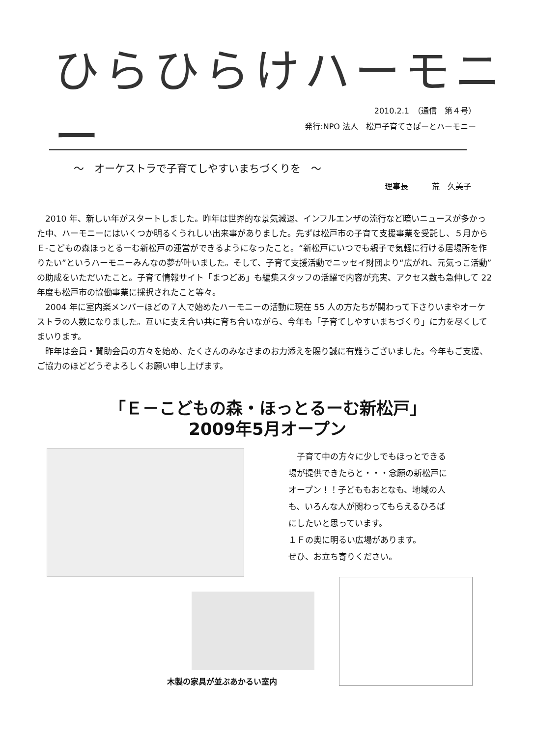ひらひらけハーモニー
2010.2.1　（通信　第４号）
発行:NPO 法人　松戸子育てさぽーとハーモニー
～　オーケストラで子育てしやすいまちづくりを　～
理事長　　　荒　久美子
　2010 年、新しい年がスタートしました。昨年は世界的な景気減退、インフルエンザの流行など暗いニュースが多かった中、ハーモニーにはいくつか明るくうれしい出来事がありました。先ずは松戸市の子育て支援事業を受託し、５月からＥ-こどもの森ほっとるーむ新松戸の運営ができるようになったこと。“新松戸にいつでも親子で気軽に行ける居場所を作りたい”というハーモニーみんなの夢が叶いました。そして、子育て支援活動でニッセイ財団より“広がれ、元気っこ活動”の助成をいただいたこと。子育て情報サイト「まつどあ」も編集スタッフの活躍で内容が充実、アクセス数も急伸して 22 年度も松戸市の協働事業に採択されたこと等々。
　2004 年に室内楽メンバーほどの７人で始めたハーモニーの活動に現在 55 人の方たちが関わって下さりいまやオーケストラの人数になりました。互いに支え合い共に育ち合いながら、今年も「子育てしやすいまちづくり」に力を尽くしてまいります。
　昨年は会員・賛助会員の方々を始め、たくさんのみなさまのお力添えを賜り誠に有難うございました。今年もご支援、ご協力のほどどうぞよろしくお願い申し上げます。
「Ｅ－こどもの森・ほっとるーむ新松戸」
2009年5月オープン
　子育て中の方々に少しでもほっとできる
場が提供できたらと・・・念願の新松戸に
オープン！！子どももおとなも、地域の人
も、いろんな人が関わってもらえるひろば
にしたいと思っています。
１Ｆの奥に明るい広場があります。
ぜひ、お立ち寄りください。
木製の家具が並ぶあかるい室内